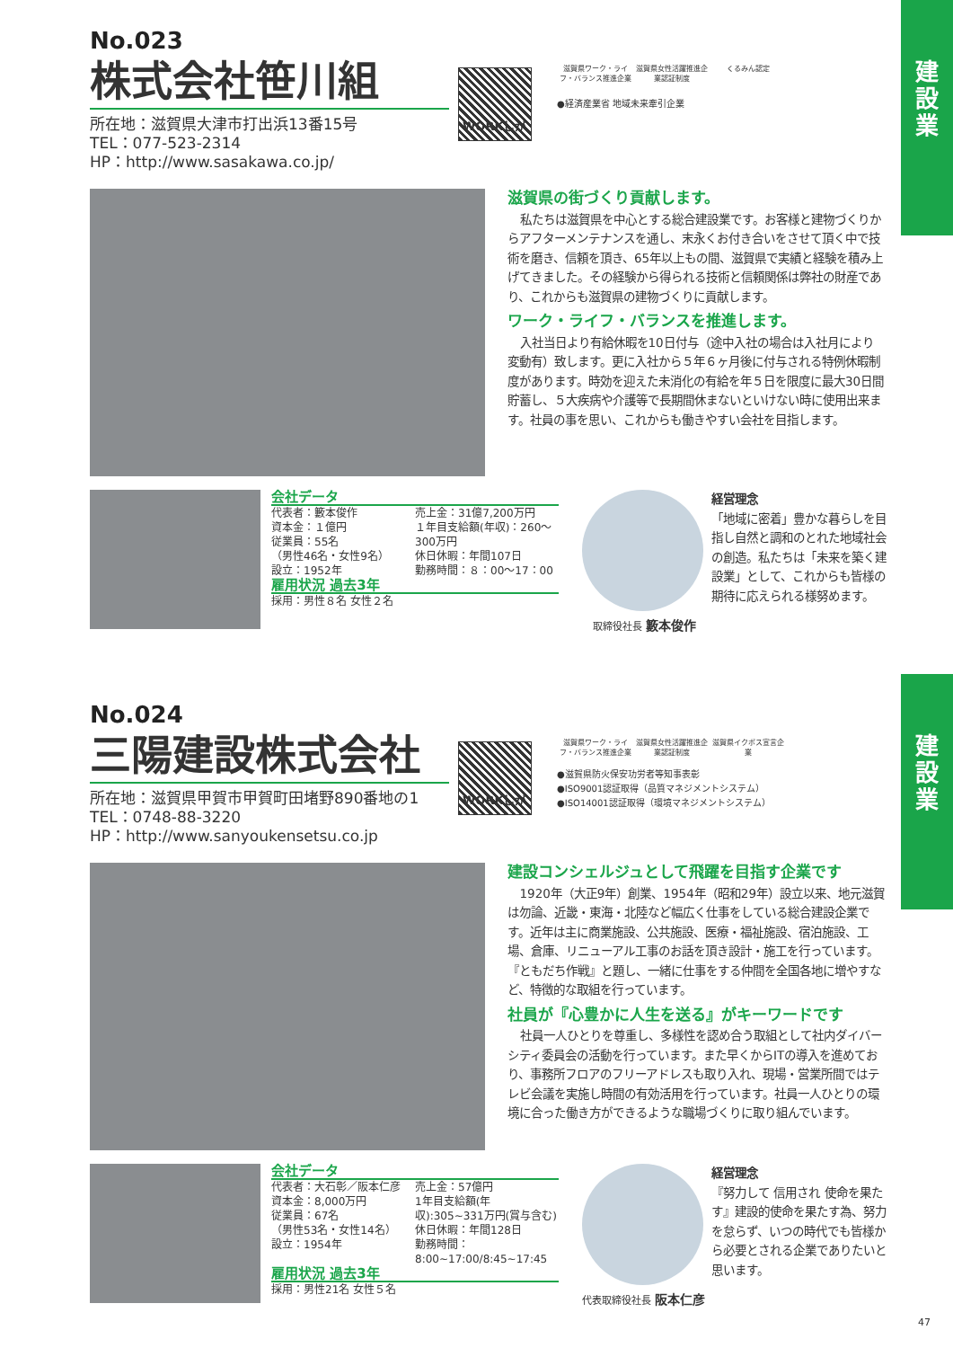建
設
業
建
設
業
No.023
株式会社笹川組
所在地：滋賀県大津市打出浜13番15号
TEL：077-523-2314
HP：http://www.sasakawa.co.jp/
WORKしが
滋賀県ワーク・ライフ・バランス推進企業 滋賀県女性活躍推進企業認証制度 くるみん認定
●経済産業省 地域未来牽引企業
滋賀県の街づくり貢献します。
私たちは滋賀県を中心とする総合建設業です。お客様と建物づくりからアフターメンテナンスを通し、末永くお付き合いをさせて頂く中で技術を磨き、信頼を頂き、65年以上もの間、滋賀県で実績と経験を積み上げてきました。その経験から得られる技術と信頼関係は弊社の財産であり、これからも滋賀県の建物づくりに貢献します。
ワーク・ライフ・バランスを推進します。
入社当日より有給休暇を10日付与（途中入社の場合は入社月により変動有）致します。更に入社から５年６ヶ月後に付与される特例休暇制度があります。時効を迎えた未消化の有給を年５日を限度に最大30日間貯蓄し、５大疾病や介護等で長期間休まないといけない時に使用出来ます。社員の事を思い、これからも働きやすい会社を目指します。
会社データ
代表者：籔本俊作
資本金：１億円
従業員：55名
（男性46名・女性9名）
設立：1952年
売上金：31億7,200万円
１年目支給額(年収)：260～300万円
休日休暇：年間107日
勤務時間：８：00～17：00
雇用状況 過去3年
採用：男性８名 女性２名
取締役社長 籔本俊作
経営理念
「地域に密着」豊かな暮らしを目指し自然と調和のとれた地域社会の創造。私たちは「未来を築く建設業」として、これからも皆様の期待に応えられる様努めます。
No.024
三陽建設株式会社
所在地：滋賀県甲賀市甲賀町田堵野890番地の1
TEL：0748-88-3220
HP：http://www.sanyoukensetsu.co.jp
WORKしが
滋賀県ワーク・ライフ・バランス推進企業 滋賀県女性活躍推進企業認証制度 滋賀県イクボス宣言企業
●滋賀県防火保安功労者等知事表彰
●ISO9001認証取得（品質マネジメントシステム）
●ISO14001認証取得（環境マネジメントシステム）
建設コンシェルジュとして飛躍を目指す企業です
1920年（大正9年）創業、1954年（昭和29年）設立以来、地元滋賀は勿論、近畿・東海・北陸など幅広く仕事をしている総合建設企業です。近年は主に商業施設、公共施設、医療・福祉施設、宿泊施設、工場、倉庫、リニューアル工事のお話を頂き設計・施工を行っています。『ともだち作戦』と題し、一緒に仕事をする仲間を全国各地に増やすなど、特徴的な取組を行っています。
社員が『心豊かに人生を送る』がキーワードです
社員一人ひとりを尊重し、多様性を認め合う取組として社内ダイバーシティ委員会の活動を行っています。また早くからITの導入を進めており、事務所フロアのフリーアドレスも取り入れ、現場・営業所間ではテレビ会議を実施し時間の有効活用を行っています。社員一人ひとりの環境に合った働き方ができるような職場づくりに取り組んでいます。
会社データ
代表者：大石彰／阪本仁彦
資本金：8,000万円
従業員：67名
（男性53名・女性14名）
設立：1954年
売上金：57億円
1年目支給額(年収):305~331万円(賞与含む)
休日休暇：年間128日
勤務時間：8:00~17:00/8:45~17:45
雇用状況 過去3年
採用：男性21名 女性５名
代表取締役社長 阪本仁彦
経営理念
『努力して 信用され 使命を果たす』建設的使命を果たす為、努力を怠らず、いつの時代でも皆様から必要とされる企業でありたいと思います。
47